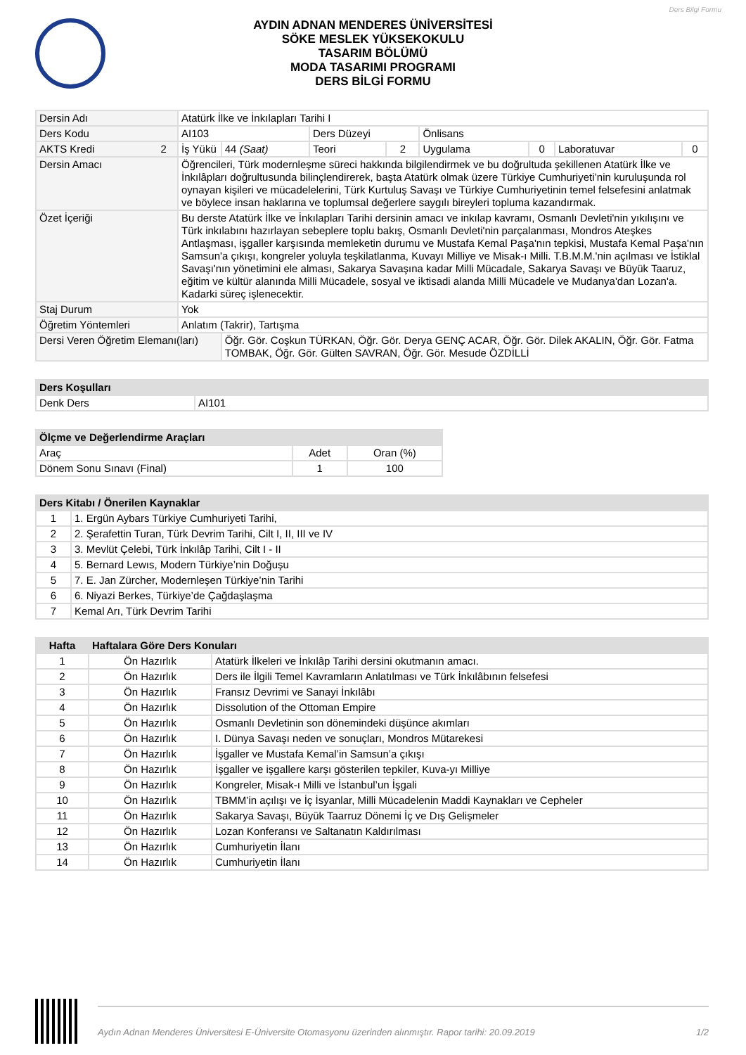Ders Bilgi Formu
AYDIN ADNAN MENDERES ÜNİVERSİTESİ
SÖKE MESLEK YÜKSEKOKULU
TASARIM BÖLÜMÜ
MODA TASARIMI PROGRAMI
DERS BİLGİ FORMU
| Dersin Adı | Atatürk İlke ve İnkılapları Tarihi I | | | | | | | |
| Ders Kodu | AI103 | | Ders Düzeyi | | Önlisans | | | |
| AKTS Kredi 2 | İş Yükü | 44 (Saat) | Teori | 2 | Uygulama | 0 | Laboratuvar | 0 |
| Dersin Amacı | Öğrencileri, Türk modernleşme süreci hakkında bilgilendirmek ve bu doğrultuda şekillenen Atatürk İlke ve İnkılâpları doğrultusunda bilinçlendirerek, başta Atatürk olmak üzere Türkiye Cumhuriyeti’nin kuruluşunda rol oynayan kişileri ve mücadelelerini, Türk Kurtuluş Savaşı ve Türkiye Cumhuriyetinin temel felsefesini anlatmak ve böylece insan haklarına ve toplumsal değerlere saygılı bireyleri topluma kazandırmak. | | | | | | | |
| Özet İçeriği | Bu derste Atatürk İlke ve İnkılapları Tarihi dersinin amacı ve inkılap kavramı, Osmanlı Devleti'nin yıkılışını ve Türk inkılabını hazırlayan sebeplere toplu bakış, Osmanlı Devleti'nin parçalanması, Mondros Ateşkes Antlaşması, işgaller karşısında memleketin durumu ve Mustafa Kemal Paşa'nın tepkisi, Mustafa Kemal Paşa'nın Samsun'a çıkışı, kongreler yoluyla teşkilatlanma, Kuvayı Milliye ve Misak-ı Milli. T.B.M.M.'nin açılması ve İstiklal Savaşı'nın yönetimini ele alması, Sakarya Savaşına kadar Milli Mücadale, Sakarya Savaşı ve Büyük Taaruz, eğitim ve kültür alanında Milli Mücadele, sosyal ve iktisadi alanda Milli Mücadele ve Mudanya'dan Lozan'a. Kadarki süreç işlenecektir. | | | | | | | |
| Staj Durum | Yok | | | | | | | |
| Öğretim Yöntemleri | Anlatım (Takrir), Tartışma | | | | | | | |
| Dersi Veren Öğretim Elemanı(ları) | | Öğr. Gör. Coşkun TÜRKAN, Öğr. Gör. Derya GENÇ ACAR, Öğr. Gör. Dilek AKALIN, Öğr. Gör. Fatma TOMBAK, Öğr. Gör. Gülten SAVRAN, Öğr. Gör. Mesude ÖZDİLLİ | | | | | | |
| Ders Koşulları | |
| --- | --- |
| Denk Ders | AI101 |
| Ölçme ve Değerlendirme Araçları | | |
| --- | --- | --- |
| Araç | Adet | Oran (%) |
| Dönem Sonu Sınavı (Final) | 1 | 100 |
| Ders Kitabı / Önerilen Kaynaklar | |
| --- | --- |
| 1 | 1. Ergün Aybars Türkiye Cumhuriyeti Tarihi, |
| 2 | 2. Şerafettin Turan, Türk Devrim Tarihi, Cilt I, II, III ve IV |
| 3 | 3. Mevlüt Çelebi, Türk İnkılâp Tarihi, Cilt I - II |
| 4 | 5. Bernard Lewıs, Modern Türkiye’nin Doğuşu |
| 5 | 7. E. Jan Zürcher, Modernleşen Türkiye’nin Tarihi |
| 6 | 6. Niyazi Berkes, Türkiye’de Çağdaşlaşma |
| 7 | Kemal Arı, Türk Devrim Tarihi |
| Hafta | Haftalara Göre Ders Konuları | |
| --- | --- | --- |
| 1 | Ön Hazırlık | Atatürk İlkeleri ve İnkılâp Tarihi dersini okutmanın amacı. |
| 2 | Ön Hazırlık | Ders ile İlgili Temel Kavramların Anlatılması ve Türk İnkılâbının felsefesi |
| 3 | Ön Hazırlık | Fransız Devrimi ve Sanayi İnkılâbı |
| 4 | Ön Hazırlık | Dissolution of the Ottoman Empire |
| 5 | Ön Hazırlık | Osmanlı Devletinin son dönemindeki düşünce akımları |
| 6 | Ön Hazırlık | I. Dünya Savaşı neden ve sonuçları, Mondros Mütarekesi |
| 7 | Ön Hazırlık | İşgaller ve Mustafa Kemal’in Samsun’a çıkışı |
| 8 | Ön Hazırlık | İşgaller ve işgallere karşı gösterilen tepkiler, Kuva-yı Milliye |
| 9 | Ön Hazırlık | Kongreler, Misak-ı Milli ve İstanbul’un İşgali |
| 10 | Ön Hazırlık | TBMM’in açılışı ve İç İsyanlar, Milli Mücadelenin Maddi Kaynakları ve Cepheler |
| 11 | Ön Hazırlık | Sakarya Savaşı, Büyük Taarruz Dönemi İç ve Dış Gelişmeler |
| 12 | Ön Hazırlık | Lozan Konferansı ve Saltanatın Kaldırılması |
| 13 | Ön Hazırlık | Cumhuriyetin İlanı |
| 14 | Ön Hazırlık | Cumhuriyetin İlanı |
Aydın Adnan Menderes Üniversitesi E-Üniversite Otomasyonu üzerinden alınmıştır. Rapor tarihi: 20.09.2019 1/2